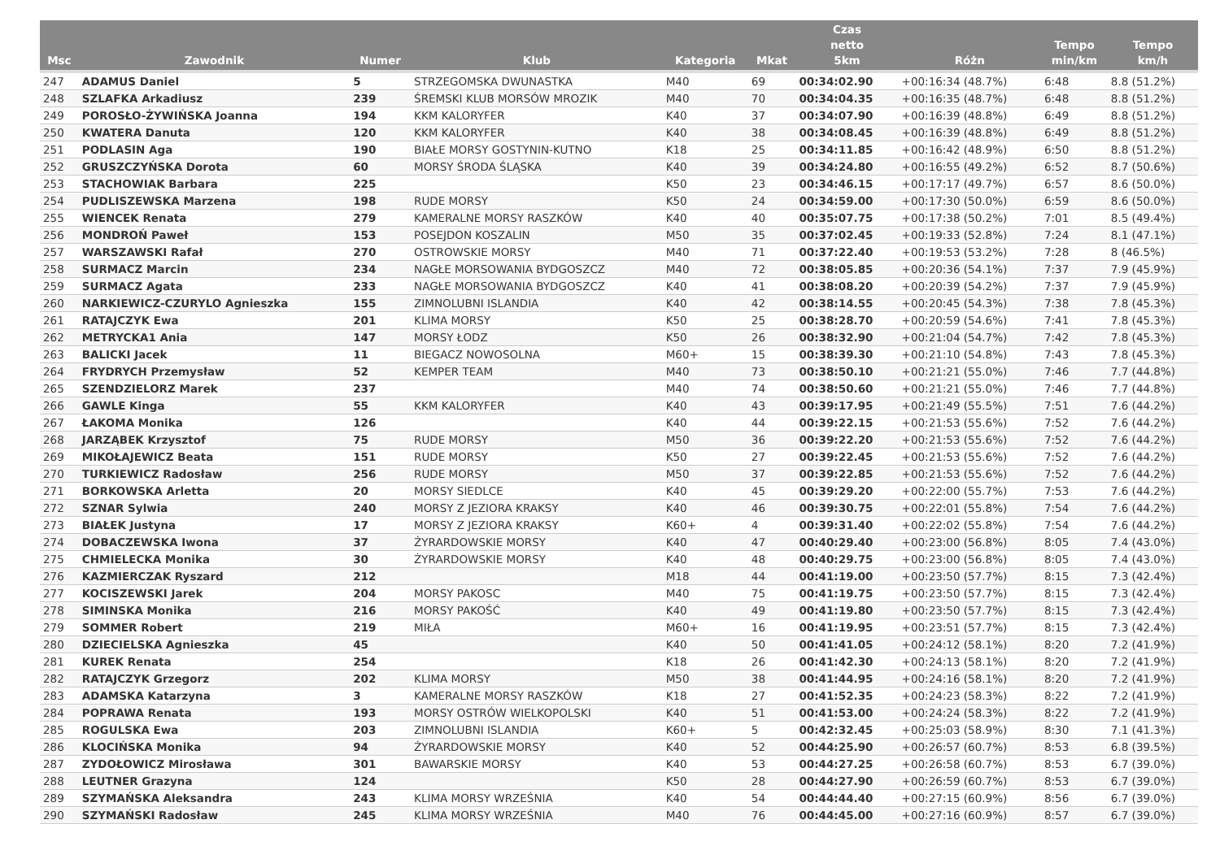| Msc | Zawodnik | Numer | Klub | Kategoria | Mkat | Czas netto 5km | Różn | Tempo min/km | Tempo km/h |
| --- | --- | --- | --- | --- | --- | --- | --- | --- | --- |
| 247 | ADAMUS Daniel | 5 | STRZEGOMSKA DWUNASTKA | M40 | 69 | 00:34:02.90 | +00:16:34 (48.7%) | 6:48 | 8.8 (51.2%) |
| 248 | SZLAFKA Arkadiusz | 239 | ŚREMSKI KLUB MORSÓW MROZIK | M40 | 70 | 00:34:04.35 | +00:16:35 (48.7%) | 6:48 | 8.8 (51.2%) |
| 249 | POROSŁO-ŻYWIŃSKA Joanna | 194 | KKM KALORYFER | K40 | 37 | 00:34:07.90 | +00:16:39 (48.8%) | 6:49 | 8.8 (51.2%) |
| 250 | KWATERA Danuta | 120 | KKM KALORYFER | K40 | 38 | 00:34:08.45 | +00:16:39 (48.8%) | 6:49 | 8.8 (51.2%) |
| 251 | PODLASIN Aga | 190 | BIAŁE MORSY GOSTYNIN-KUTNO | K18 | 25 | 00:34:11.85 | +00:16:42 (48.9%) | 6:50 | 8.8 (51.2%) |
| 252 | GRUSZCZYŃSKA Dorota | 60 | MORSY ŚRODA ŚLĄSKA | K40 | 39 | 00:34:24.80 | +00:16:55 (49.2%) | 6:52 | 8.7 (50.6%) |
| 253 | STACHOWIAK Barbara | 225 | | K50 | 23 | 00:34:46.15 | +00:17:17 (49.7%) | 6:57 | 8.6 (50.0%) |
| 254 | PUDLISZEWSKA Marzena | 198 | RUDE MORSY | K50 | 24 | 00:34:59.00 | +00:17:30 (50.0%) | 6:59 | 8.6 (50.0%) |
| 255 | WIENCEK Renata | 279 | KAMERALNE MORSY RASZKÓW | K40 | 40 | 00:35:07.75 | +00:17:38 (50.2%) | 7:01 | 8.5 (49.4%) |
| 256 | MONDROŃ Paweł | 153 | POSEJDON KOSZALIN | M50 | 35 | 00:37:02.45 | +00:19:33 (52.8%) | 7:24 | 8.1 (47.1%) |
| 257 | WARSZAWSKI Rafał | 270 | OSTROWSKIE MORSY | M40 | 71 | 00:37:22.40 | +00:19:53 (53.2%) | 7:28 | 8 (46.5%) |
| 258 | SURMACZ Marcin | 234 | NAGŁE MORSOWANIA BYDGOSZCZ | M40 | 72 | 00:38:05.85 | +00:20:36 (54.1%) | 7:37 | 7.9 (45.9%) |
| 259 | SURMACZ Agata | 233 | NAGŁE MORSOWANIA BYDGOSZCZ | K40 | 41 | 00:38:08.20 | +00:20:39 (54.2%) | 7:37 | 7.9 (45.9%) |
| 260 | NARKIEWICZ-CZURYLO Agnieszka | 155 | ZIMNOLUBNI ISLANDIA | K40 | 42 | 00:38:14.55 | +00:20:45 (54.3%) | 7:38 | 7.8 (45.3%) |
| 261 | RATAJCZYK Ewa | 201 | KLIMA MORSY | K50 | 25 | 00:38:28.70 | +00:20:59 (54.6%) | 7:41 | 7.8 (45.3%) |
| 262 | METRYCKA1 Ania | 147 | MORSY ŁODZ | K50 | 26 | 00:38:32.90 | +00:21:04 (54.7%) | 7:42 | 7.8 (45.3%) |
| 263 | BALICKI Jacek | 11 | BIEGACZ NOWOSOLNA | M60+ | 15 | 00:38:39.30 | +00:21:10 (54.8%) | 7:43 | 7.8 (45.3%) |
| 264 | FRYDRYCH Przemysław | 52 | KEMPER TEAM | M40 | 73 | 00:38:50.10 | +00:21:21 (55.0%) | 7:46 | 7.7 (44.8%) |
| 265 | SZENDZIELORZ Marek | 237 | | M40 | 74 | 00:38:50.60 | +00:21:21 (55.0%) | 7:46 | 7.7 (44.8%) |
| 266 | GAWLE Kinga | 55 | KKM KALORYFER | K40 | 43 | 00:39:17.95 | +00:21:49 (55.5%) | 7:51 | 7.6 (44.2%) |
| 267 | ŁAKOMA Monika | 126 | | K40 | 44 | 00:39:22.15 | +00:21:53 (55.6%) | 7:52 | 7.6 (44.2%) |
| 268 | JARZĄBEK Krzysztof | 75 | RUDE MORSY | M50 | 36 | 00:39:22.20 | +00:21:53 (55.6%) | 7:52 | 7.6 (44.2%) |
| 269 | MIKOŁAJEWICZ Beata | 151 | RUDE MORSY | K50 | 27 | 00:39:22.45 | +00:21:53 (55.6%) | 7:52 | 7.6 (44.2%) |
| 270 | TURKIEWICZ Radosław | 256 | RUDE MORSY | M50 | 37 | 00:39:22.85 | +00:21:53 (55.6%) | 7:52 | 7.6 (44.2%) |
| 271 | BORKOWSKA Arletta | 20 | MORSY SIEDLCE | K40 | 45 | 00:39:29.20 | +00:22:00 (55.7%) | 7:53 | 7.6 (44.2%) |
| 272 | SZNAR Sylwia | 240 | MORSY Z JEZIORA KRAKSY | K40 | 46 | 00:39:30.75 | +00:22:01 (55.8%) | 7:54 | 7.6 (44.2%) |
| 273 | BIAŁEK Justyna | 17 | MORSY Z JEZIORA KRAKSY | K60+ | 4 | 00:39:31.40 | +00:22:02 (55.8%) | 7:54 | 7.6 (44.2%) |
| 274 | DOBACZEWSKA Iwona | 37 | ŻYRARDOWSKIE MORSY | K40 | 47 | 00:40:29.40 | +00:23:00 (56.8%) | 8:05 | 7.4 (43.0%) |
| 275 | CHMIELECKA Monika | 30 | ŻYRARDOWSKIE MORSY | K40 | 48 | 00:40:29.75 | +00:23:00 (56.8%) | 8:05 | 7.4 (43.0%) |
| 276 | KAZMIERCZAK Ryszard | 212 | | M18 | 44 | 00:41:19.00 | +00:23:50 (57.7%) | 8:15 | 7.3 (42.4%) |
| 277 | KOCISZEWSKI Jarek | 204 | MORSY PAKOSC | M40 | 75 | 00:41:19.75 | +00:23:50 (57.7%) | 8:15 | 7.3 (42.4%) |
| 278 | SIMINSKA Monika | 216 | MORSY PAKOŚĆ | K40 | 49 | 00:41:19.80 | +00:23:50 (57.7%) | 8:15 | 7.3 (42.4%) |
| 279 | SOMMER Robert | 219 | MIŁA | M60+ | 16 | 00:41:19.95 | +00:23:51 (57.7%) | 8:15 | 7.3 (42.4%) |
| 280 | DZIECIELSKA Agnieszka | 45 | | K40 | 50 | 00:41:41.05 | +00:24:12 (58.1%) | 8:20 | 7.2 (41.9%) |
| 281 | KUREK Renata | 254 | | K18 | 26 | 00:41:42.30 | +00:24:13 (58.1%) | 8:20 | 7.2 (41.9%) |
| 282 | RATAJCZYK Grzegorz | 202 | KLIMA MORSY | M50 | 38 | 00:41:44.95 | +00:24:16 (58.1%) | 8:20 | 7.2 (41.9%) |
| 283 | ADAMSKA Katarzyna | 3 | KAMERALNE MORSY RASZKÓW | K18 | 27 | 00:41:52.35 | +00:24:23 (58.3%) | 8:22 | 7.2 (41.9%) |
| 284 | POPRAWA Renata | 193 | MORSY OSTRÓW WIELKOPOLSKI | K40 | 51 | 00:41:53.00 | +00:24:24 (58.3%) | 8:22 | 7.2 (41.9%) |
| 285 | ROGULSKA Ewa | 203 | ZIMNOLUBNI ISLANDIA | K60+ | 5 | 00:42:32.45 | +00:25:03 (58.9%) | 8:30 | 7.1 (41.3%) |
| 286 | KLOCIŃSKA Monika | 94 | ŻYRARDOWSKIE MORSY | K40 | 52 | 00:44:25.90 | +00:26:57 (60.7%) | 8:53 | 6.8 (39.5%) |
| 287 | ZYDOŁOWICZ Mirosława | 301 | BAWARSKIE MORSY | K40 | 53 | 00:44:27.25 | +00:26:58 (60.7%) | 8:53 | 6.7 (39.0%) |
| 288 | LEUTNER Grazyna | 124 | | K50 | 28 | 00:44:27.90 | +00:26:59 (60.7%) | 8:53 | 6.7 (39.0%) |
| 289 | SZYMAŃSKA Aleksandra | 243 | KLIMA MORSY WRZEŚNIA | K40 | 54 | 00:44:44.40 | +00:27:15 (60.9%) | 8:56 | 6.7 (39.0%) |
| 290 | SZYMAŃSKI Radosław | 245 | KLIMA MORSY WRZEŚNIA | M40 | 76 | 00:44:45.00 | +00:27:16 (60.9%) | 8:57 | 6.7 (39.0%) |